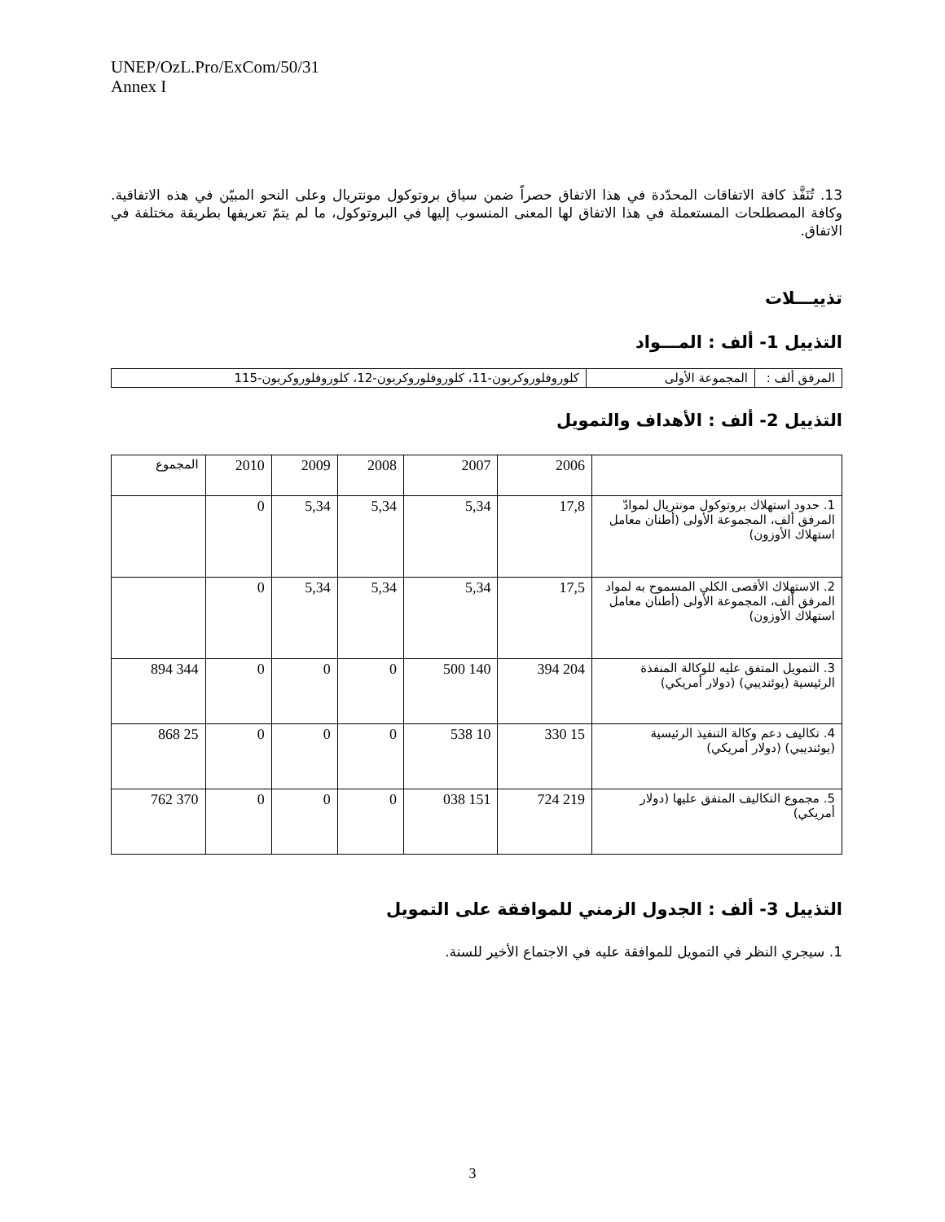UNEP/OzL.Pro/ExCom/50/31
Annex I
13. تُنَفَّذ كافة الاتفاقات المحدّدة في هذا الاتفاق حصراً ضمن سياق بروتوكول مونتريال وعلى النحو المبيّن في هذه الاتفاقية. وكافة المصطلحات المستعملة في هذا الاتفاق لها المعنى المنسوب إليها في البروتوكول، ما لم يتمّ تعريفها بطريقة مختلفة في الاتفاق.
تذييـــلات
التذييل 1- ألف : المـــواد
| المرفق ألف : | المجموعة الأولى | كلوروفلوروكربون-11، كلوروفلوروكربون-12، كلوروفلوروكربون-115 |
التذييل 2- ألف : الأهداف والتمويل
| | 2006 | 2007 | 2008 | 2009 | 2010 | المجموع |
| --- | --- | --- | --- | --- | --- | --- |
| 1. حدود استهلاك بروتوكول مونتريال لموادّ المرفق ألف، المجموعة الأولى (أطنان معامل استهلاك الأوزون) | 17,8 | 5,34 | 5,34 | 5,34 | 0 | |
| 2. الاستهلاك الأقصى الكلي المسموح به لمواد المرفق ألف، المجموعة الأولى (أطنان معامل استهلاك الأوزون) | 17,5 | 5,34 | 5,34 | 5,34 | 0 | |
| 3. التمويل المتفق عليه للوكالة المنفذة الرئيسية (يوئنديبي) (دولار أمريكي) | 204 394 | 140 500 | 0 | 0 | 0 | 344 894 |
| 4. تكاليف دعم وكالة التنفيذ الرئيسية (يوئنديبي) (دولار أمريكي) | 15 330 | 10 538 | 0 | 0 | 0 | 25 868 |
| 5. مجموع التكاليف المتفق عليها (دولار أمريكي) | 219 724 | 151 038 | 0 | 0 | 0 | 370 762 |
التذييل 3- ألف : الجدول الزمني للموافقة على التمويل
1. سيجري النظر في التمويل للموافقة عليه في الاجتماع الأخير للسنة.
3